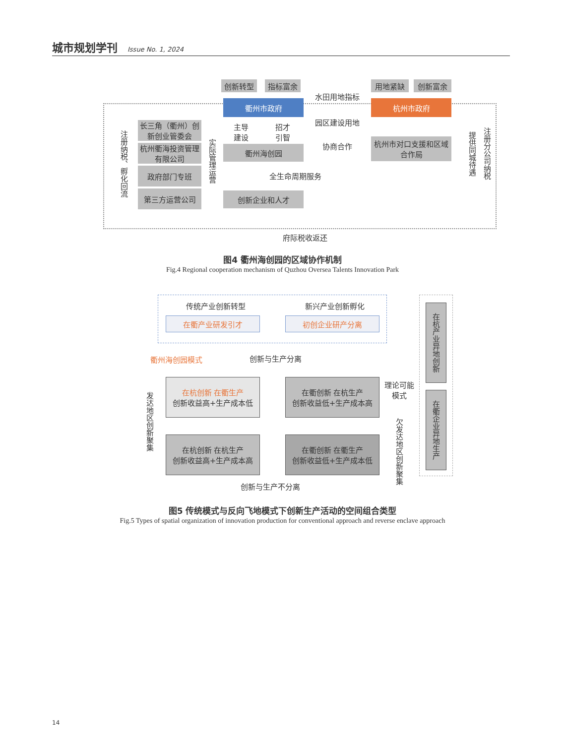城市规划学刊 Issue No. 1, 2024
创新转型 指标富余
衢州市政府
用地紧缺 创新富余
杭州市政府
水田用地指标
园区建设用地
长三角（衢州）创新创业管委会
杭州衢海投资管理有限公司
政府部门专班
第三方运营公司
注册纳税、孵化回流
实际管理运营
主导建设
招才引智
衢州海创园 协商合作
杭州市对口支援和区域合作局
全生命周期服务
创新企业和人才
提供同城待遇
注册分公司纳税
府际税收返还
图4 衢州海创园的区域协作机制
Fig.4 Regional cooperation mechanism of Quzhou Oversea Talents Innovation Park
传统产业创新转型 新兴产业创新孵化
在衢产业研发引才 初创企业研产分离
衢州海创园模式 创新与生产分离
在杭创新 在衢生产
创新收益高+生产成本低
在衢创新 在杭生产
创新收益低+生产成本高
理论可能模式
发达地区创新聚集
在杭创新 在杭生产
创新收益高+生产成本高
在衢创新 在衢生产
创新收益低+生产成本低
欠发达地区创新聚集
在杭产业异地创新
在衢企业异地生产
创新与生产不分离
图5 传统模式与反向飞地模式下创新生产活动的空间组合类型
Fig.5 Types of spatial organization of innovation production for conventional approach and reverse enclave approach
14